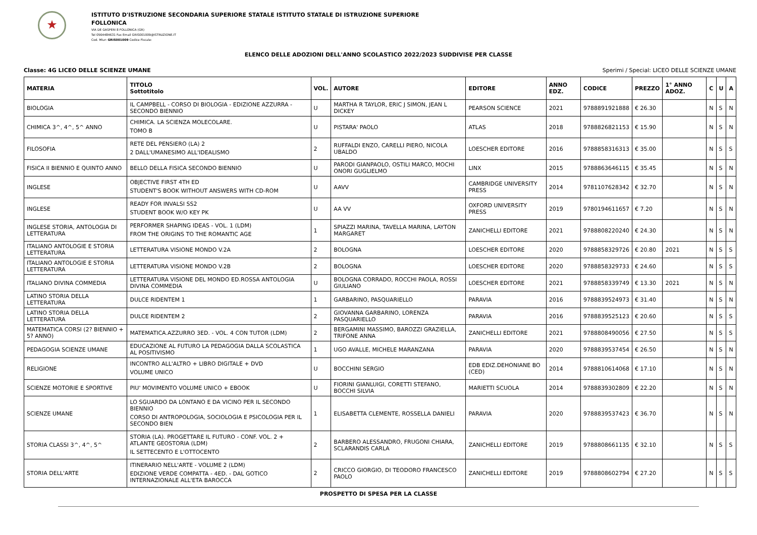★
ISTITUTO D'ISTRUZIONE SECONDARIA SUPERIORE STATALE ISTITUTO STATALE DI ISTRUZIONE SUPERIORE
FOLLONICA
VIA DE GASPERI 8 FOLLONICA (GR)
Tel 0564484631 Fax Email GRIS001009@ISTRUZIONE.IT
Cod. Miur: GRIS001009 Codice Fiscale:
ELENCO DELLE ADOZIONI DELL'ANNO SCOLASTICO 2022/2023 SUDDIVISE PER CLASSE
Classe: 4G LICEO DELLE SCIENZE UMANE Sperimi / Special: LICEO DELLE SCIENZE UMANE
| MATERIA | TITOLO Sottotitolo | VOL. | AUTORE | EDITORE | ANNO EDZ. | CODICE | PREZZO | 1° ANNO ADOZ. | C | U | A |
| --- | --- | --- | --- | --- | --- | --- | --- | --- | --- | --- | --- |
| BIOLOGIA | IL CAMPBELL - CORSO DI BIOLOGIA - EDIZIONE AZZURRA - SECONDO BIENNIO | U | MARTHA R TAYLOR, ERIC J SIMON, JEAN L DICKEY | PEARSON SCIENCE | 2021 | 9788891921888 | € 26.30 | | N | S | N |
| CHIMICA 3^, 4^, 5^ ANNO | CHIMICA. LA SCIENZA MOLECOLARE. TOMO B | U | PISTARA' PAOLO | ATLAS | 2018 | 9788826821153 | € 15.90 | | N | S | N |
| FILOSOFIA | RETE DEL PENSIERO (LA) 2 2 DALL'UMANESIMO ALL'IDEALISMO | 2 | RUFFALDI ENZO, CARELLI PIERO, NICOLA UBALDO | LOESCHER EDITORE | 2016 | 9788858316313 | € 35.00 | | N | S | S |
| FISICA II BIENNIO E QUINTO ANNO | BELLO DELLA FISICA SECONDO BIENNIO | U | PARODI GIANPAOLO, OSTILI MARCO, MOCHI ONORI GUGLIELMO | LINX | 2015 | 9788863646115 | € 35.45 | | N | S | N |
| INGLESE | OBJECTIVE FIRST 4TH ED STUDENT'S BOOK WITHOUT ANSWERS WITH CD-ROM | U | AAVV | CAMBRIDGE UNIVERSITY PRESS | 2014 | 9781107628342 | € 32.70 | | N | S | N |
| INGLESE | READY FOR INVALSI SS2 STUDENT BOOK W/O KEY PK | U | AA VV | OXFORD UNIVERSITY PRESS | 2019 | 9780194611657 | € 7.20 | | N | S | N |
| INGLESE STORIA, ANTOLOGIA DI LETTERATURA | PERFORMER SHAPING IDEAS - VOL. 1 (LDM) FROM THE ORIGINS TO THE ROMANTIC AGE | 1 | SPIAZZI MARINA, TAVELLA MARINA, LAYTON MARGARET | ZANICHELLI EDITORE | 2021 | 9788808220240 | € 24.30 | | N | S | N |
| ITALIANO ANTOLOGIE E STORIA LETTERATURA | LETTERATURA VISIONE MONDO V.2A | 2 | BOLOGNA | LOESCHER EDITORE | 2020 | 9788858329726 | € 20.80 | 2021 | N | S | S |
| ITALIANO ANTOLOGIE E STORIA LETTERATURA | LETTERATURA VISIONE MONDO V.2B | 2 | BOLOGNA | LOESCHER EDITORE | 2020 | 9788858329733 | € 24.60 | | N | S | S |
| ITALIANO DIVINA COMMEDIA | LETTERATURA VISIONE DEL MONDO ED.ROSSA ANTOLOGIA DIVINA COMMEDIA | U | BOLOGNA CORRADO, ROCCHI PAOLA, ROSSI GIULIANO | LOESCHER EDITORE | 2021 | 9788858339749 | € 13.30 | 2021 | N | S | N |
| LATINO STORIA DELLA LETTERATURA | DULCE RIDENTEM 1 | 1 | GARBARINO, PASQUARIELLO | PARAVIA | 2016 | 9788839524973 | € 31.40 | | N | S | N |
| LATINO STORIA DELLA LETTERATURA | DULCE RIDENTEM 2 | 2 | GIOVANNA GARBARINO, LORENZA PASQUARIELLO | PARAVIA | 2016 | 9788839525123 | € 20.60 | | N | S | S |
| MATEMATICA CORSI (2? BIENNIO + 5? ANNO) | MATEMATICA.AZZURRO 3ED. - VOL. 4 CON TUTOR (LDM) | 2 | BERGAMINI MASSIMO, BAROZZI GRAZIELLA, TRIFONE ANNA | ZANICHELLI EDITORE | 2021 | 9788808490056 | € 27.50 | | N | S | S |
| PEDAGOGIA SCIENZE UMANE | EDUCAZIONE AL FUTURO LA PEDAGOGIA DALLA SCOLASTICA AL POSITIVISMO | 1 | UGO AVALLE, MICHELE MARANZANA | PARAVIA | 2020 | 9788839537454 | € 26.50 | | N | S | N |
| RELIGIONE | INCONTRO ALL'ALTRO + LIBRO DIGITALE + DVD VOLUME UNICO | U | BOCCHINI SERGIO | EDB EDIZ.DEHONIANE BO (CED) | 2014 | 9788810614068 | € 17.10 | | N | S | N |
| SCIENZE MOTORIE E SPORTIVE | PIU' MOVIMENTO VOLUME UNICO + EBOOK | U | FIORINI GIANLUIGI, CORETTI STEFANO, BOCCHI SILVIA | MARIETTI SCUOLA | 2014 | 9788839302809 | € 22.20 | | N | S | N |
| SCIENZE UMANE | LO SGUARDO DA LONTANO E DA VICINO PER IL SECONDO BIENNIO CORSO DI ANTROPOLOGIA, SOCIOLOGIA E PSICOLOGIA PER IL SECONDO BIEN | 1 | ELISABETTA CLEMENTE, ROSSELLA DANIELI | PARAVIA | 2020 | 9788839537423 | € 36.70 | | N | S | N |
| STORIA CLASSI 3^, 4^, 5^ | STORIA (LA). PROGETTARE IL FUTURO - CONF. VOL. 2 + ATLANTE GEOSTORIA (LDM) IL SETTECENTO E L'OTTOCENTO | 2 | BARBERO ALESSANDRO, FRUGONI CHIARA, SCLARANDIS CARLA | ZANICHELLI EDITORE | 2019 | 9788808661135 | € 32.10 | | N | S | S |
| STORIA DELL'ARTE | ITINERARIO NELL'ARTE - VOLUME 2 (LDM) EDIZIONE VERDE COMPATTA - 4ED. - DAL GOTICO INTERNAZIONALE ALL'ETA BAROCCA | 2 | CRICCO GIORGIO, DI TEODORO FRANCESCO PAOLO | ZANICHELLI EDITORE | 2019 | 9788808602794 | € 27.20 | | N | S | S |
PROSPETTO DI SPESA PER LA CLASSE